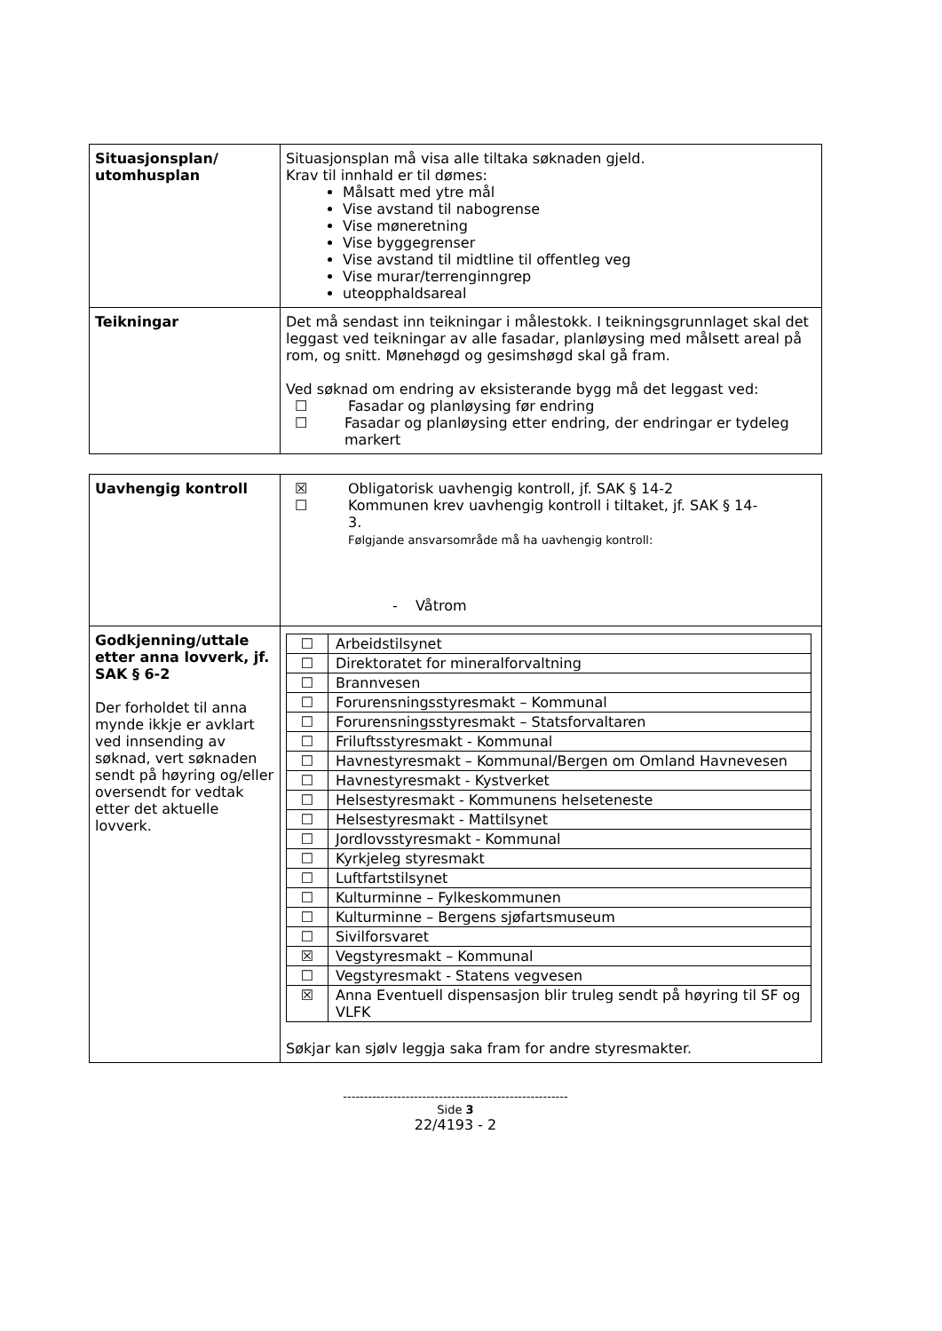| Situasjonsplan/ utomhusplan | Situasjonsplan må visa alle tiltaka søknaden gjeld. Krav til innhald er til dømes: Målsatt med ytre mål Vise avstand til nabogrense Vise møneretning Vise byggegrenser Vise avstand til midtline til offentleg veg Vise murar/terrenginngrep uteopphaldsareal |
| Teikningar | Det må sendast inn teikningar i målestokk. I teikningsgrunnlaget skal det leggast ved teikningar av alle fasadar, planløysing med målsett areal på rom, og snitt. Mønehøgd og gesimshøgd skal gå fram. Ved søknad om endring av eksisterande bygg må det leggast ved: ☐ Fasadar og planløysing før endring ☐ Fasadar og planløysing etter endring, der endringar er tydeleg markert |
| Uavhengig kontroll | ☒ Obligatorisk uavhengig kontroll, jf. SAK § 14-2 ☐ Kommunen krev uavhengig kontroll i tiltaket, jf. SAK § 14- 3. Følgjande ansvarsområde må ha uavhengig kontroll: - Våtrom |
| Godkjenning/uttale etter anna lovverk, jf. SAK § 6-2 Der forholdet til anna mynde ikkje er avklart ved innsending av søknad, vert søknaden sendt på høyring og/eller oversendt for vedtak etter det aktuelle lovverk. | / ☐ / Arbeidstilsynet / / ☐ / Direktoratet for mineralforvaltning / / ☐ / Brannvesen / / ☐ / Forurensningsstyresmakt – Kommunal / / ☐ / Forurensningsstyresmakt – Statsforvaltaren / / ☐ / Friluftsstyresmakt - Kommunal / / ☐ / Havnestyresmakt – Kommunal/Bergen om Omland Havnevesen / / ☐ / Havnestyresmakt - Kystverket / / ☐ / Helsestyresmakt - Kommunens helseteneste / / ☐ / Helsestyresmakt - Mattilsynet / / ☐ / Jordlovsstyresmakt - Kommunal / / ☐ / Kyrkjeleg styresmakt / / ☐ / Luftfartstilsynet / / ☐ / Kulturminne – Fylkeskommunen / / ☐ / Kulturminne – Bergens sjøfartsmuseum / / ☐ / Sivilforsvaret / / ☒ / Vegstyresmakt – Kommunal / / ☐ / Vegstyresmakt - Statens vegvesen / / ☒ / Anna Eventuell dispensasjon blir truleg sendt på høyring til SF og VLFK / Søkjar kan sjølv leggja saka fram for andre styresmakter. |
------------------------------------------------------
Side 3
22/4193 - 2